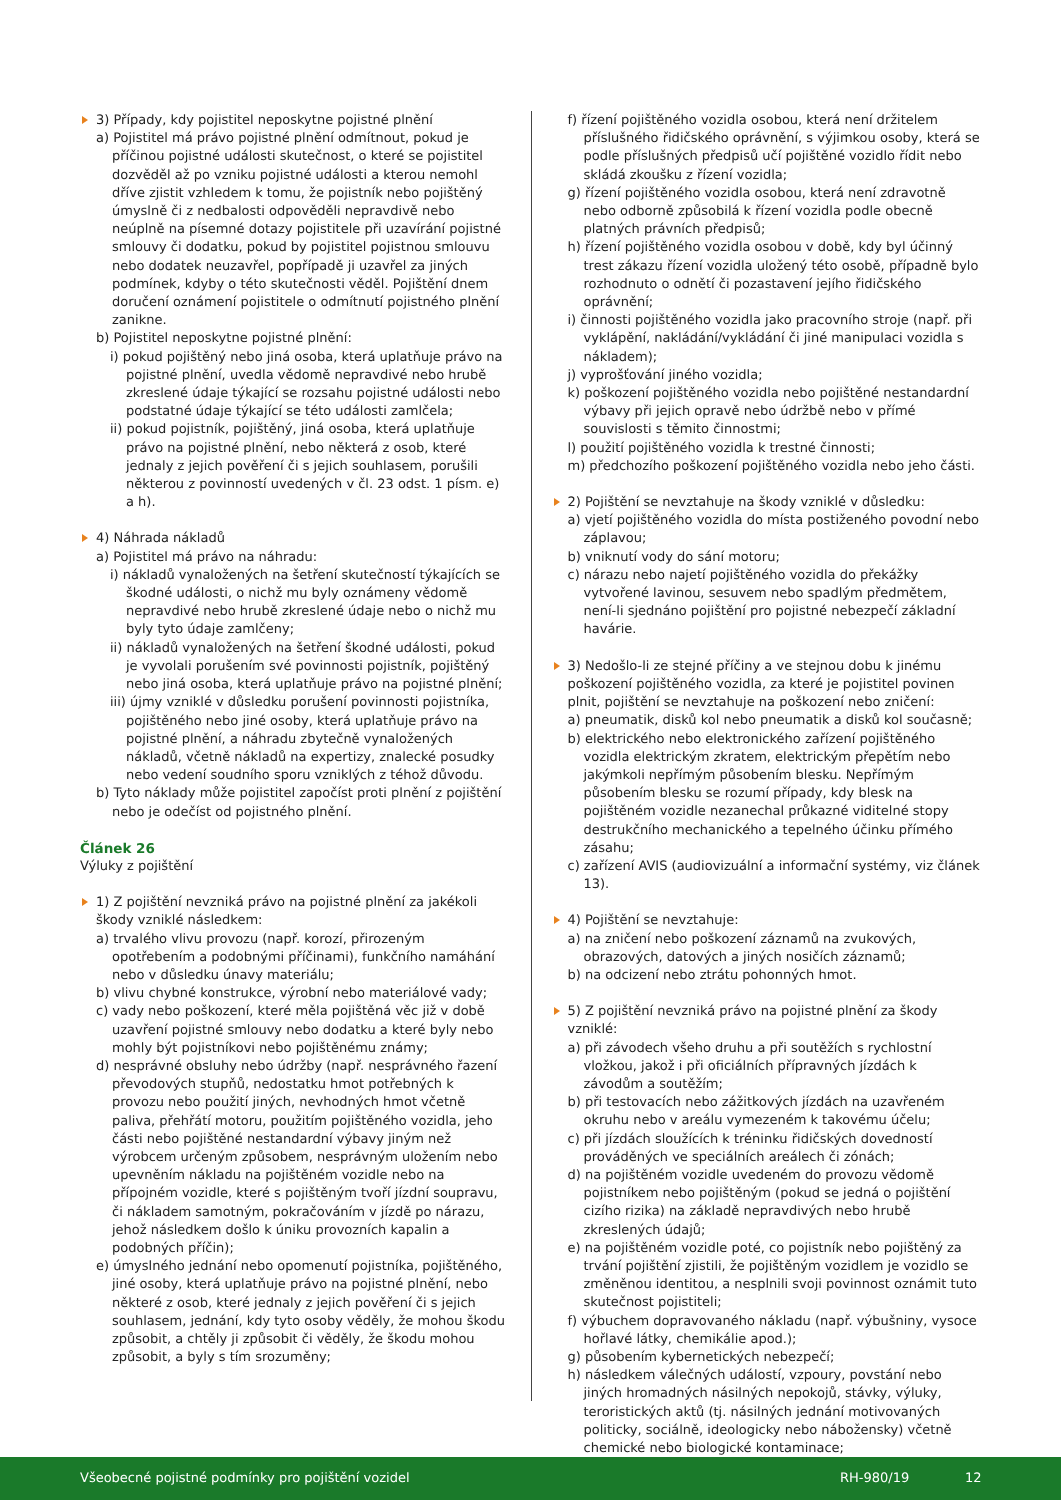3) Případy, kdy pojistitel neposkytne pojistné plnění
a) Pojistitel má právo pojistné plnění odmítnout, pokud je příčinou pojistné události skutečnost, o které se pojistitel dozvěděl až po vzniku pojistné události a kterou nemohl dříve zjistit vzhledem k tomu, že pojistník nebo pojištěný úmyslně či z nedbalosti odpověděli nepravdivě nebo neúplně na písemné dotazy pojistitele při uzavírání pojistné smlouvy či dodatku, pokud by pojistitel pojistnou smlouvu nebo dodatek neuzavřel, popřípadě ji uzavřel za jiných podmínek, kdyby o této skutečnosti věděl. Pojištění dnem doručení oznámení pojistitele o odmítnutí pojistného plnění zanikne.
b) Pojistitel neposkytne pojistné plnění:
i) pokud pojištěný nebo jiná osoba, která uplatňuje právo na pojistné plnění, uvedla vědomě nepravdivé nebo hrubě zkreslené údaje týkající se rozsahu pojistné události nebo podstatné údaje týkající se této události zamlčela;
ii) pokud pojistník, pojištěný, jiná osoba, která uplatňuje právo na pojistné plnění, nebo některá z osob, které jednaly z jejich pověření či s jejich souhlasem, porušili některou z povinností uvedených v čl. 23 odst. 1 písm. e) a h).
4) Náhrada nákladů
a) Pojistitel má právo na náhradu:
i) nákladů vynaložených na šetření skutečností týkajících se škodné události, o nichž mu byly oznámeny vědomě nepravdivé nebo hrubě zkreslené údaje nebo o nichž mu byly tyto údaje zamlčeny;
ii) nákladů vynaložených na šetření škodné události, pokud je vyvolali porušením své povinnosti pojistník, pojištěný nebo jiná osoba, která uplatňuje právo na pojistné plnění;
iii) újmy vzniklé v důsledku porušení povinnosti pojistníka, pojištěného nebo jiné osoby, která uplatňuje právo na pojistné plnění, a náhradu zbytečně vynaložených nákladů, včetně nákladů na expertizy, znalecké posudky nebo vedení soudního sporu vzniklých z téhož důvodu.
b) Tyto náklady může pojistitel započíst proti plnění z pojištění nebo je odečíst od pojistného plnění.
Článek 26
Výluky z pojištění
1) Z pojištění nevzniká právo na pojistné plnění za jakékoli škody vzniklé následkem:
a) trvalého vlivu provozu (např. korozí, přirozeným opotřebením a podobnými příčinami), funkčního namáhání nebo v důsledku únavy materiálu;
b) vlivu chybné konstrukce, výrobní nebo materiálové vady;
c) vady nebo poškození, které měla pojištěná věc již v době uzavření pojistné smlouvy nebo dodatku a které byly nebo mohly být pojistníkovi nebo pojištěnému známy;
d) nesprávné obsluhy nebo údržby (např. nesprávného řazení převodových stupňů, nedostatku hmot potřebných k provozu nebo použití jiných, nevhodných hmot včetně paliva, přehřátí motoru, použitím pojištěného vozidla, jeho části nebo pojištěné nestandardní výbavy jiným než výrobcem určeným způsobem, nesprávným uložením nebo upevněním nákladu na pojištěném vozidle nebo na přípojném vozidle, které s pojištěným tvoří jízdní soupravu, či nákladem samotným, pokračováním v jízdě po nárazu, jehož následkem došlo k úniku provozních kapalin a podobných příčin);
e) úmyslného jednání nebo opomenutí pojistníka, pojištěného, jiné osoby, která uplatňuje právo na pojistné plnění, nebo některé z osob, které jednaly z jejich pověření či s jejich souhlasem, jednání, kdy tyto osoby věděly, že mohou škodu způsobit, a chtěly ji způsobit či věděly, že škodu mohou způsobit, a byly s tím srozuměny;
f) řízení pojištěného vozidla osobou, která není držitelem příslušného řidičského oprávnění, s výjimkou osoby, která se podle příslušných předpisů učí pojištěné vozidlo řídit nebo skládá zkoušku z řízení vozidla;
g) řízení pojištěného vozidla osobou, která není zdravotně nebo odborně způsobilá k řízení vozidla podle obecně platných právních předpisů;
h) řízení pojištěného vozidla osobou v době, kdy byl účinný trest zákazu řízení vozidla uložený této osobě, případně bylo rozhodnuto o odnětí či pozastavení jejího řidičského oprávnění;
i) činnosti pojištěného vozidla jako pracovního stroje (např. při vyklápění, nakládání/vykládání či jiné manipulaci vozidla s nákladem);
j) vyprošťování jiného vozidla;
k) poškození pojištěného vozidla nebo pojištěné nestandardní výbavy při jejich opravě nebo údržbě nebo v přímé souvislosti s těmito činnostmi;
l) použití pojištěného vozidla k trestné činnosti;
m) předchozího poškození pojištěného vozidla nebo jeho části.
2) Pojištění se nevztahuje na škody vzniklé v důsledku:
a) vjetí pojištěného vozidla do místa postiženého povodní nebo záplavou;
b) vniknutí vody do sání motoru;
c) nárazu nebo najetí pojištěného vozidla do překážky vytvořené lavinou, sesuvem nebo spadlým předmětem, není-li sjednáno pojištění pro pojistné nebezpečí základní havárie.
3) Nedošlo-li ze stejné příčiny a ve stejnou dobu k jinému poškození pojištěného vozidla, za které je pojistitel povinen plnit, pojištění se nevztahuje na poškození nebo zničení:
a) pneumatik, disků kol nebo pneumatik a disků kol současně;
b) elektrického nebo elektronického zařízení pojištěného vozidla elektrickým zkratem, elektrickým přepětím nebo jakýmkoli nepřímým působením blesku. Nepřímým působením blesku se rozumí případy, kdy blesk na pojištěném vozidle nezanechal průkazné viditelné stopy destrukčního mechanického a tepelného účinku přímého zásahu;
c) zařízení AVIS (audiovizuální a informační systémy, viz článek 13).
4) Pojištění se nevztahuje:
a) na zničení nebo poškození záznamů na zvukových, obrazových, datových a jiných nosičích záznamů;
b) na odcizení nebo ztrátu pohonných hmot.
5) Z pojištění nevzniká právo na pojistné plnění za škody vzniklé:
a) při závodech všeho druhu a při soutěžích s rychlostní vložkou, jakož i při oficiálních přípravných jízdách k závodům a soutěžím;
b) při testovacích nebo zážitkových jízdách na uzavřeném okruhu nebo v areálu vymezeném k takovému účelu;
c) při jízdách sloužících k tréninku řidičských dovedností prováděných ve speciálních areálech či zónách;
d) na pojištěném vozidle uvedeném do provozu vědomě pojistníkem nebo pojištěným (pokud se jedná o pojištění cizího rizika) na základě nepravdivých nebo hrubě zkreslených údajů;
e) na pojištěném vozidle poté, co pojistník nebo pojištěný za trvání pojištění zjistili, že pojištěným vozidlem je vozidlo se změněnou identitou, a nesplnili svoji povinnost oznámit tuto skutečnost pojistiteli;
f) výbuchem dopravovaného nákladu (např. výbušniny, vysoce hořlavé látky, chemikálie apod.);
g) působením kybernetických nebezpečí;
h) následkem válečných událostí, vzpoury, povstání nebo jiných hromadných násilných nepokojů, stávky, výluky, teroristických aktů (tj. násilných jednání motivovaných politicky, sociálně, ideologicky nebo nábožensky) včetně chemické nebo biologické kontaminace;
Všeobecné pojistné podmínky pro pojištění vozidel RH-980/19 12